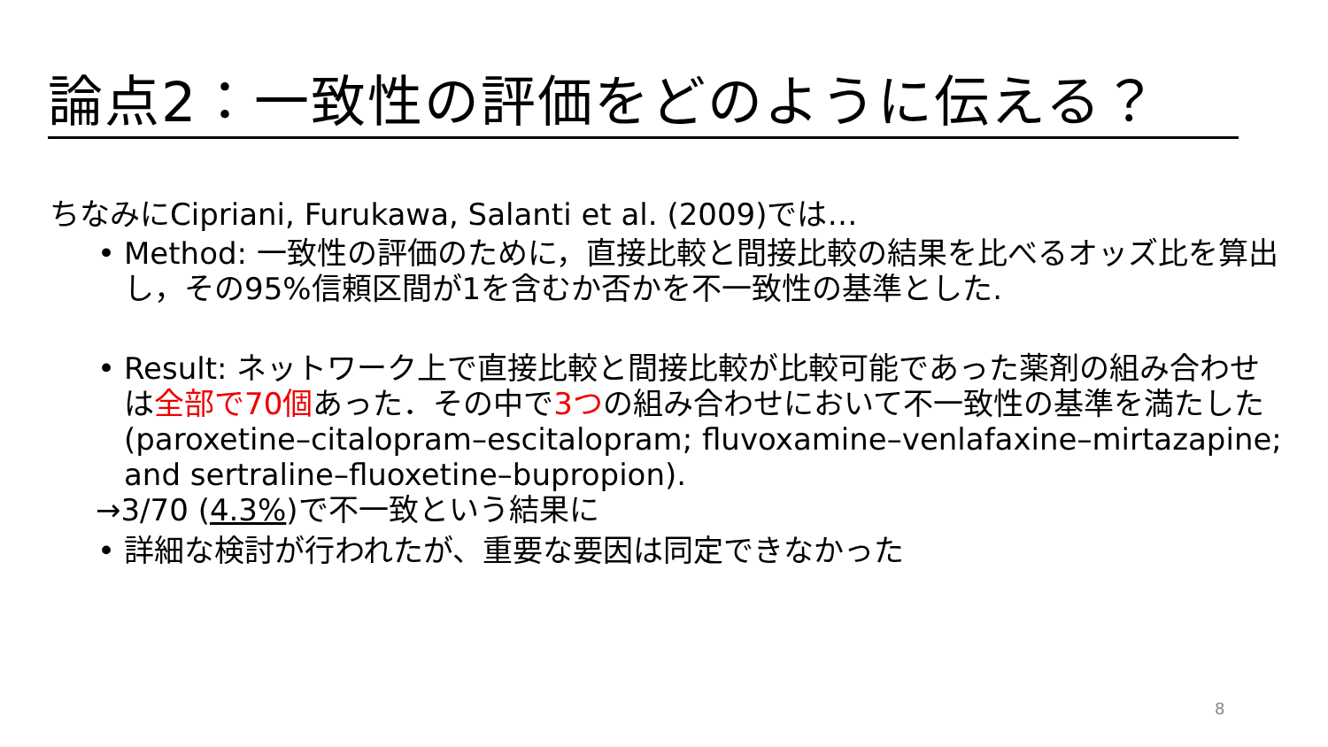論点2：一致性の評価をどのように伝える？
ちなみにCipriani, Furukawa, Salanti et al. (2009)では…
• Method: 一致性の評価のために，直接比較と間接比較の結果を比べるオッズ比を算出し，その95%信頼区間が1を含むか否かを不一致性の基準とした.
• Result: ネットワーク上で直接比較と間接比較が比較可能であった薬剤の組み合わせは全部で70個あった．その中で3つの組み合わせにおいて不一致性の基準を満たした(paroxetine–citalopram–escitalopram; fluvoxamine–venlafaxine–mirtazapine; and sertraline–fluoxetine–bupropion).
→3/70 (4.3%)で不一致という結果に
• 詳細な検討が行われたが、重要な要因は同定できなかった
8